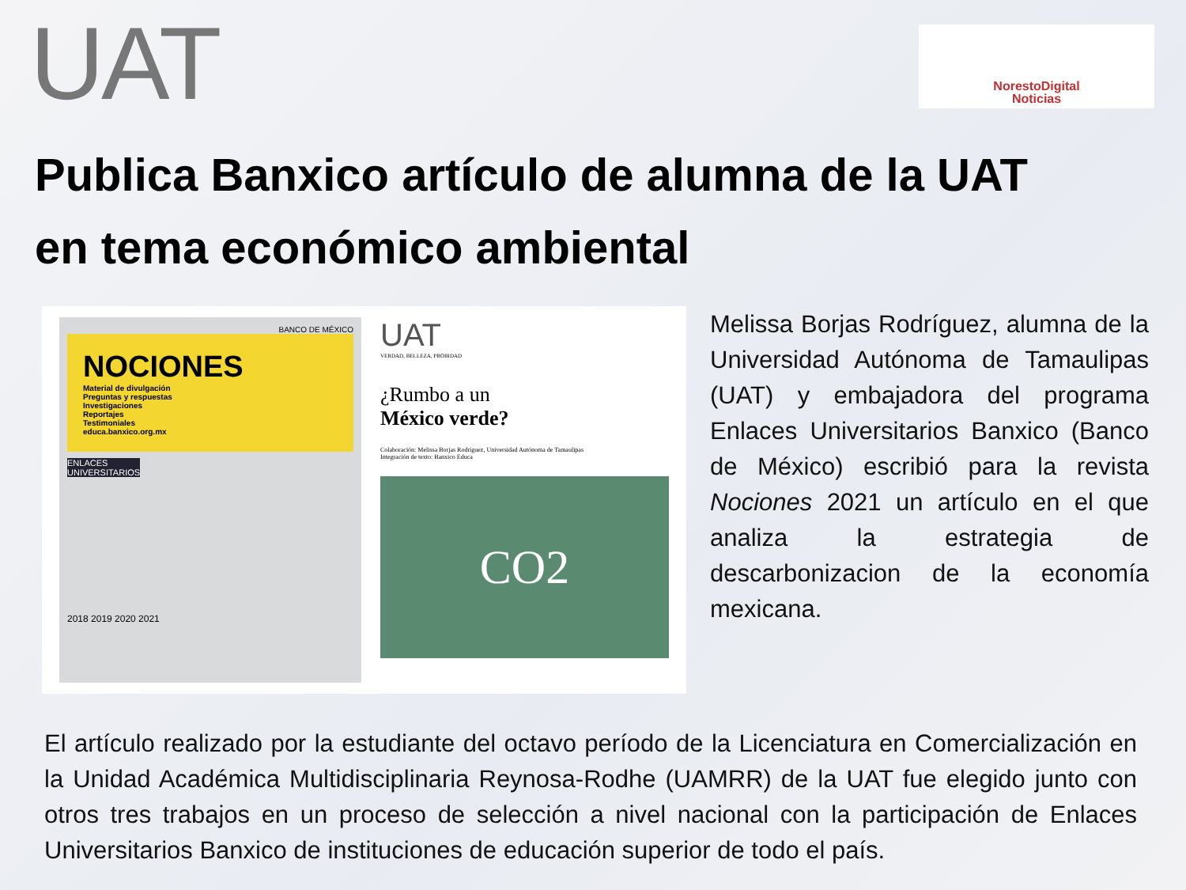UAT
NorestoDigital
Noticias
Publica Banxico artículo de alumna de la UAT
en tema económico ambiental
BANCO DE MÉXICO
NOCIONES
Material de divulgación
Preguntas y respuestas
Investigaciones
Reportajes
Testimoniales
educa.banxico.org.mx
ENLACES
UNIVERSITARIOS
2018 2019 2020 2021
UAT
VERDAD, BELLEZA, PROBIDAD
¿Rumbo a un
México verde?
Colaboración: Melissa Borjas Rodríguez, Universidad Autónoma de Tamaulipas
Integración de texto: Banxico Educa
CO2
Melissa Borjas Rodríguez, alumna de la Universidad Autónoma de Tamaulipas (UAT) y embajadora del programa Enlaces Universitarios Banxico (Banco de México) escribió para la revista Nociones 2021 un artículo en el que analiza la estrategia de descarbonizacion de la economía mexicana.
El artículo realizado por la estudiante del octavo período de la Licenciatura en Comercialización en la Unidad Académica Multidisciplinaria Reynosa-Rodhe (UAMRR) de la UAT fue elegido junto con otros tres trabajos en un proceso de selección a nivel nacional con la participación de Enlaces Universitarios Banxico de instituciones de educación superior de todo el país.